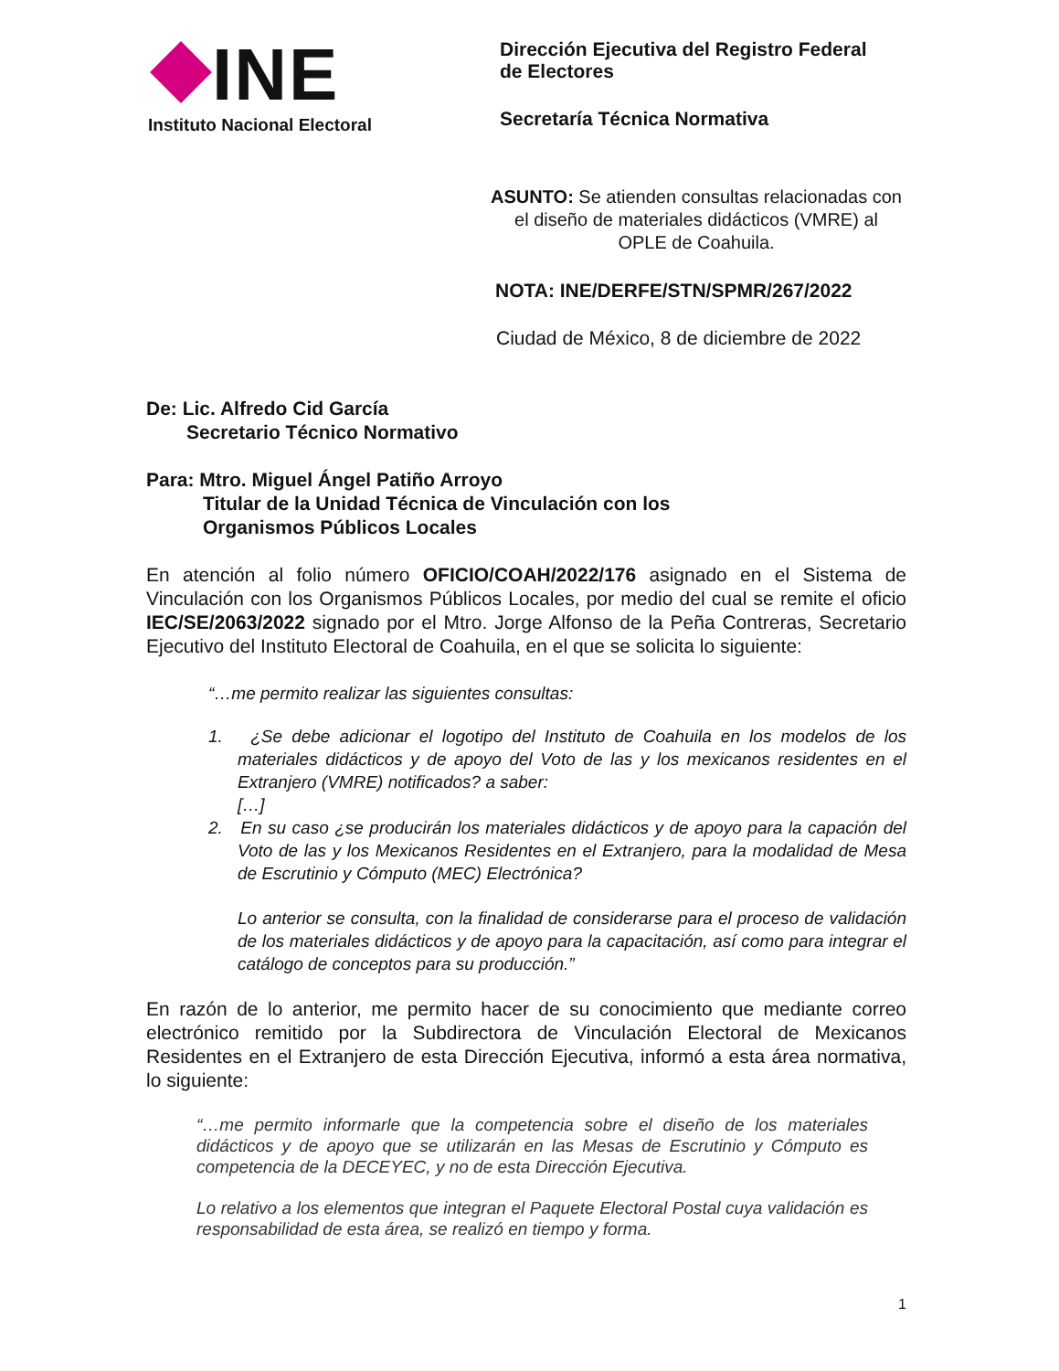INE
Instituto Nacional Electoral
Dirección Ejecutiva del Registro Federal
de Electores
Secretaría Técnica Normativa
ASUNTO: Se atienden consultas relacionadas con el diseño de materiales didácticos (VMRE) al OPLE de Coahuila.
NOTA: INE/DERFE/STN/SPMR/267/2022
Ciudad de México, 8 de diciembre de 2022
De: Lic. Alfredo Cid García
Secretario Técnico Normativo
Para: Mtro. Miguel Ángel Patiño Arroyo
Titular de la Unidad Técnica de Vinculación con los
Organismos Públicos Locales
En atención al folio número OFICIO/COAH/2022/176 asignado en el Sistema de Vinculación con los Organismos Públicos Locales, por medio del cual se remite el oficio IEC/SE/2063/2022 signado por el Mtro. Jorge Alfonso de la Peña Contreras, Secretario Ejecutivo del Instituto Electoral de Coahuila, en el que se solicita lo siguiente:
“…me permito realizar las siguientes consultas:
1. ¿Se debe adicionar el logotipo del Instituto de Coahuila en los modelos de los materiales didácticos y de apoyo del Voto de las y los mexicanos residentes en el Extranjero (VMRE) notificados? a saber:
[…]
2. En su caso ¿se producirán los materiales didácticos y de apoyo para la capación del Voto de las y los Mexicanos Residentes en el Extranjero, para la modalidad de Mesa de Escrutinio y Cómputo (MEC) Electrónica?
Lo anterior se consulta, con la finalidad de considerarse para el proceso de validación de los materiales didácticos y de apoyo para la capacitación, así como para integrar el catálogo de conceptos para su producción.”
En razón de lo anterior, me permito hacer de su conocimiento que mediante correo electrónico remitido por la Subdirectora de Vinculación Electoral de Mexicanos Residentes en el Extranjero de esta Dirección Ejecutiva, informó a esta área normativa, lo siguiente:
“…me permito informarle que la competencia sobre el diseño de los materiales didácticos y de apoyo que se utilizarán en las Mesas de Escrutinio y Cómputo es competencia de la DECEYEC, y no de esta Dirección Ejecutiva.
Lo relativo a los elementos que integran el Paquete Electoral Postal cuya validación es responsabilidad de esta área, se realizó en tiempo y forma.
1